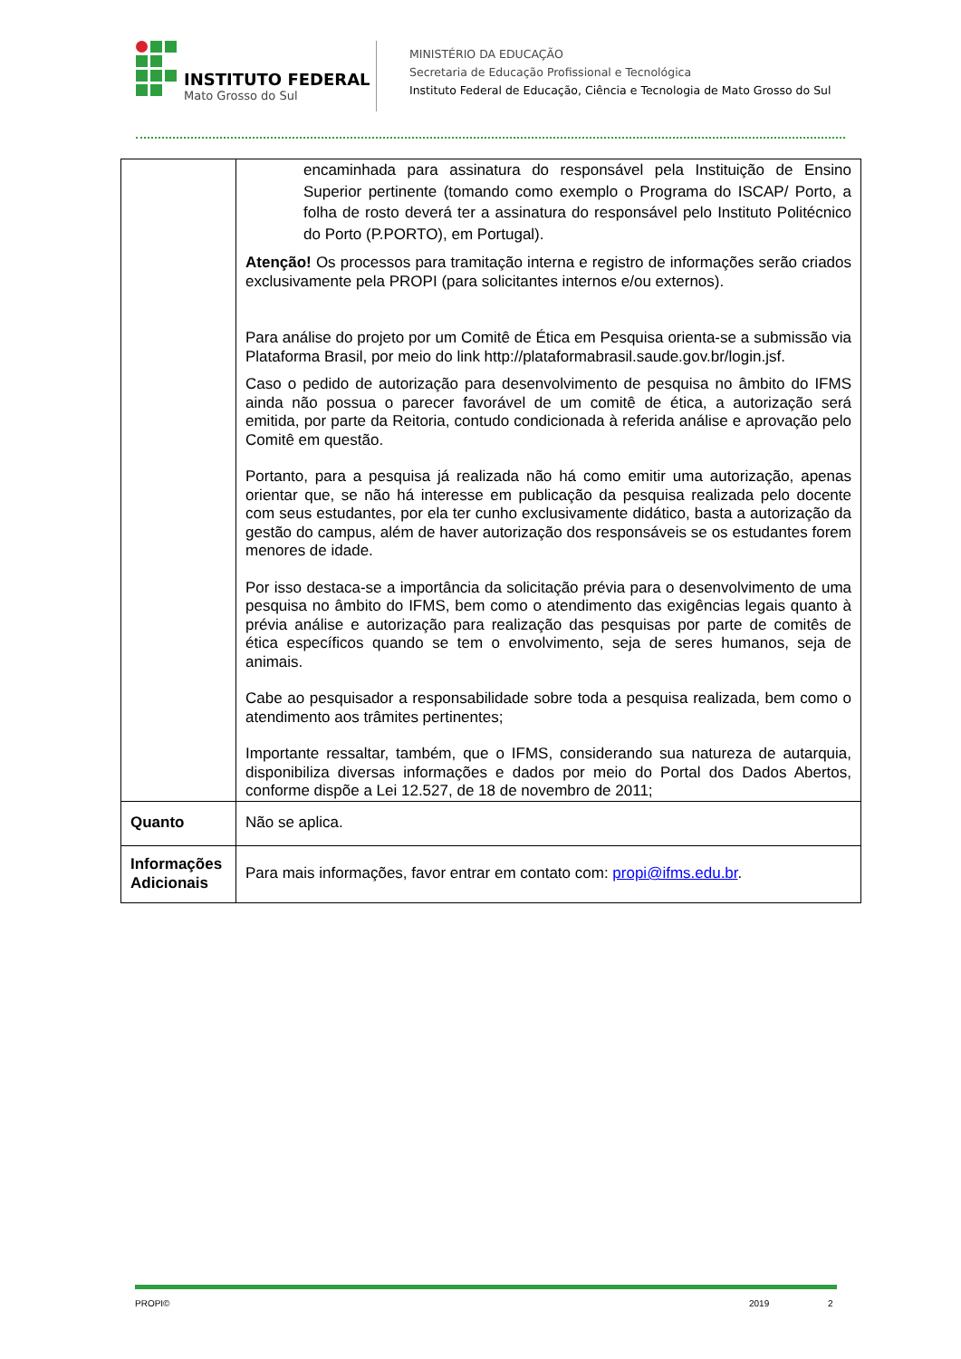INSTITUTO FEDERAL
Mato Grosso do Sul
MINISTÉRIO DA EDUCAÇÃO
Secretaria de Educação Profissional e Tecnológica
Instituto Federal de Educação, Ciência e Tecnologia de Mato Grosso do Sul
| | encaminhada para assinatura do responsável pela Instituição de Ensino Superior pertinente (tomando como exemplo o Programa do ISCAP/ Porto, a folha de rosto deverá ter a assinatura do responsável pelo Instituto Politécnico do Porto (P.PORTO), em Portugal). Atenção! Os processos para tramitação interna e registro de informações serão criados exclusivamente pela PROPI (para solicitantes internos e/ou externos). Para análise do projeto por um Comitê de Ética em Pesquisa orienta-se a submissão via Plataforma Brasil, por meio do link http://plataformabrasil.saude.gov.br/login.jsf. Caso o pedido de autorização para desenvolvimento de pesquisa no âmbito do IFMS ainda não possua o parecer favorável de um comitê de ética, a autorização será emitida, por parte da Reitoria, contudo condicionada à referida análise e aprovação pelo Comitê em questão. Portanto, para a pesquisa já realizada não há como emitir uma autorização, apenas orientar que, se não há interesse em publicação da pesquisa realizada pelo docente com seus estudantes, por ela ter cunho exclusivamente didático, basta a autorização da gestão do campus, além de haver autorização dos responsáveis se os estudantes forem menores de idade. Por isso destaca-se a importância da solicitação prévia para o desenvolvimento de uma pesquisa no âmbito do IFMS, bem como o atendimento das exigências legais quanto à prévia análise e autorização para realização das pesquisas por parte de comitês de ética específicos quando se tem o envolvimento, seja de seres humanos, seja de animais. Cabe ao pesquisador a responsabilidade sobre toda a pesquisa realizada, bem como o atendimento aos trâmites pertinentes; Importante ressaltar, também, que o IFMS, considerando sua natureza de autarquia, disponibiliza diversas informações e dados por meio do Portal dos Dados Abertos, conforme dispõe a Lei 12.527, de 18 de novembro de 2011; |
| Quanto | Não se aplica. |
| Informações Adicionais | Para mais informações, favor entrar em contato com: propi@ifms.edu.br . |
PROPI© 2019 2